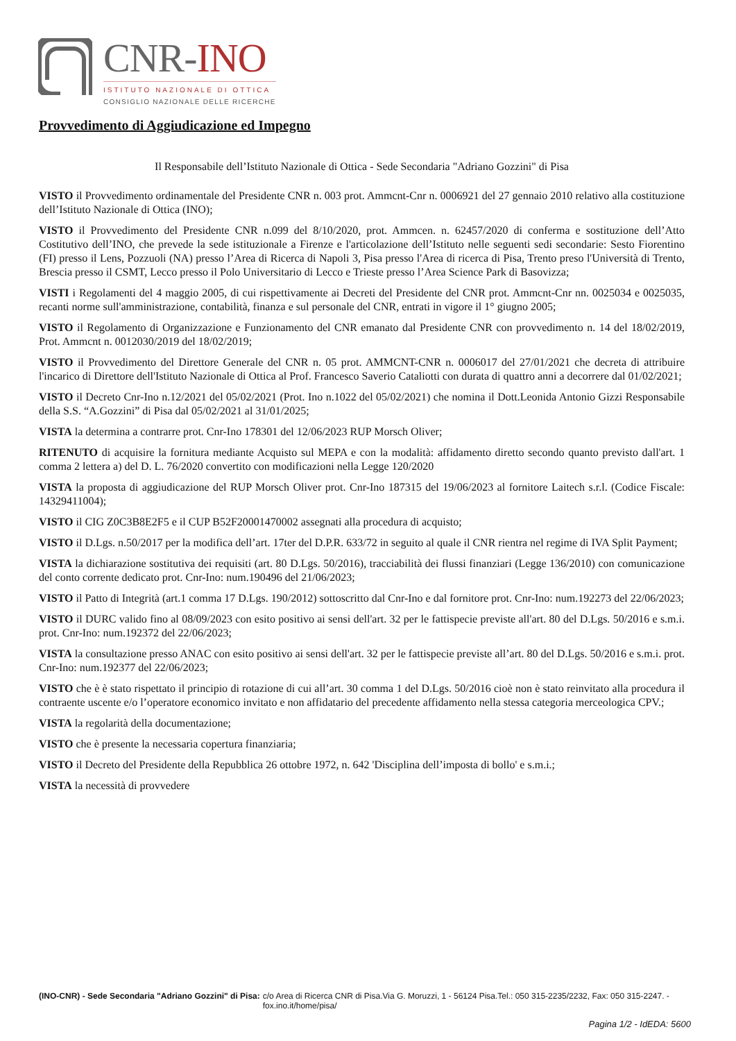CNR-INO
ISTITUTO NAZIONALE DI OTTICA
CONSIGLIO NAZIONALE DELLE RICERCHE
Provvedimento di Aggiudicazione ed Impegno
Il Responsabile dell’Istituto Nazionale di Ottica - Sede Secondaria "Adriano Gozzini" di Pisa
VISTO il Provvedimento ordinamentale del Presidente CNR n. 003 prot. Ammcnt-Cnr n. 0006921 del 27 gennaio 2010 relativo alla costituzione dell’Istituto Nazionale di Ottica (INO);
VISTO il Provvedimento del Presidente CNR n.099 del 8/10/2020, prot. Ammcen. n. 62457/2020 di conferma e sostituzione dell’Atto Costitutivo dell’INO, che prevede la sede istituzionale a Firenze e l'articolazione dell’Istituto nelle seguenti sedi secondarie: Sesto Fiorentino (FI) presso il Lens, Pozzuoli (NA) presso l’Area di Ricerca di Napoli 3, Pisa presso l'Area di ricerca di Pisa, Trento preso l'Università di Trento, Brescia presso il CSMT, Lecco presso il Polo Universitario di Lecco e Trieste presso l’Area Science Park di Basovizza;
VISTI i Regolamenti del 4 maggio 2005, di cui rispettivamente ai Decreti del Presidente del CNR prot. Ammcnt-Cnr nn. 0025034 e 0025035, recanti norme sull'amministrazione, contabilità, finanza e sul personale del CNR, entrati in vigore il 1° giugno 2005;
VISTO il Regolamento di Organizzazione e Funzionamento del CNR emanato dal Presidente CNR con provvedimento n. 14 del 18/02/2019, Prot. Ammcnt n. 0012030/2019 del 18/02/2019;
VISTO il Provvedimento del Direttore Generale del CNR n. 05 prot. AMMCNT-CNR n. 0006017 del 27/01/2021 che decreta di attribuire l'incarico di Direttore dell'Istituto Nazionale di Ottica al Prof. Francesco Saverio Cataliotti con durata di quattro anni a decorrere dal 01/02/2021;
VISTO il Decreto Cnr-Ino n.12/2021 del 05/02/2021 (Prot. Ino n.1022 del 05/02/2021) che nomina il Dott.Leonida Antonio Gizzi Responsabile della S.S. “A.Gozzini” di Pisa dal 05/02/2021 al 31/01/2025;
VISTA la determina a contrarre prot. Cnr-Ino 178301 del 12/06/2023 RUP Morsch Oliver;
RITENUTO di acquisire la fornitura mediante Acquisto sul MEPA e con la modalità: affidamento diretto secondo quanto previsto dall'art. 1 comma 2 lettera a) del D. L. 76/2020 convertito con modificazioni nella Legge 120/2020
VISTA la proposta di aggiudicazione del RUP Morsch Oliver prot. Cnr-Ino 187315 del 19/06/2023 al fornitore Laitech s.r.l. (Codice Fiscale: 14329411004);
VISTO il CIG Z0C3B8E2F5 e il CUP B52F20001470002 assegnati alla procedura di acquisto;
VISTO il D.Lgs. n.50/2017 per la modifica dell’art. 17ter del D.P.R. 633/72 in seguito al quale il CNR rientra nel regime di IVA Split Payment;
VISTA la dichiarazione sostitutiva dei requisiti (art. 80 D.Lgs. 50/2016), tracciabilità dei flussi finanziari (Legge 136/2010) con comunicazione del conto corrente dedicato prot. Cnr-Ino: num.190496 del 21/06/2023;
VISTO il Patto di Integrità (art.1 comma 17 D.Lgs. 190/2012) sottoscritto dal Cnr-Ino e dal fornitore prot. Cnr-Ino: num.192273 del 22/06/2023;
VISTO il DURC valido fino al 08/09/2023 con esito positivo ai sensi dell'art. 32 per le fattispecie previste all'art. 80 del D.Lgs. 50/2016 e s.m.i. prot. Cnr-Ino: num.192372 del 22/06/2023;
VISTA la consultazione presso ANAC con esito positivo ai sensi dell'art. 32 per le fattispecie previste all’art. 80 del D.Lgs. 50/2016 e s.m.i. prot. Cnr-Ino: num.192377 del 22/06/2023;
VISTO che è è stato rispettato il principio di rotazione di cui all’art. 30 comma 1 del D.Lgs. 50/2016 cioè non è stato reinvitato alla procedura il contraente uscente e/o l’operatore economico invitato e non affidatario del precedente affidamento nella stessa categoria merceologica CPV.;
VISTA la regolarità della documentazione;
VISTO che è presente la necessaria copertura finanziaria;
VISTO il Decreto del Presidente della Repubblica 26 ottobre 1972, n. 642 'Disciplina dell’imposta di bollo' e s.m.i.;
VISTA la necessità di provvedere
(INO-CNR) - Sede Secondaria "Adriano Gozzini" di Pisa: c/o Area di Ricerca CNR di Pisa.Via G. Moruzzi, 1 - 56124 Pisa.Tel.: 050 315-2235/2232, Fax: 050 315-2247. - fox.ino.it/home/pisa/
Pagina 1/2 - IdEDA: 5600